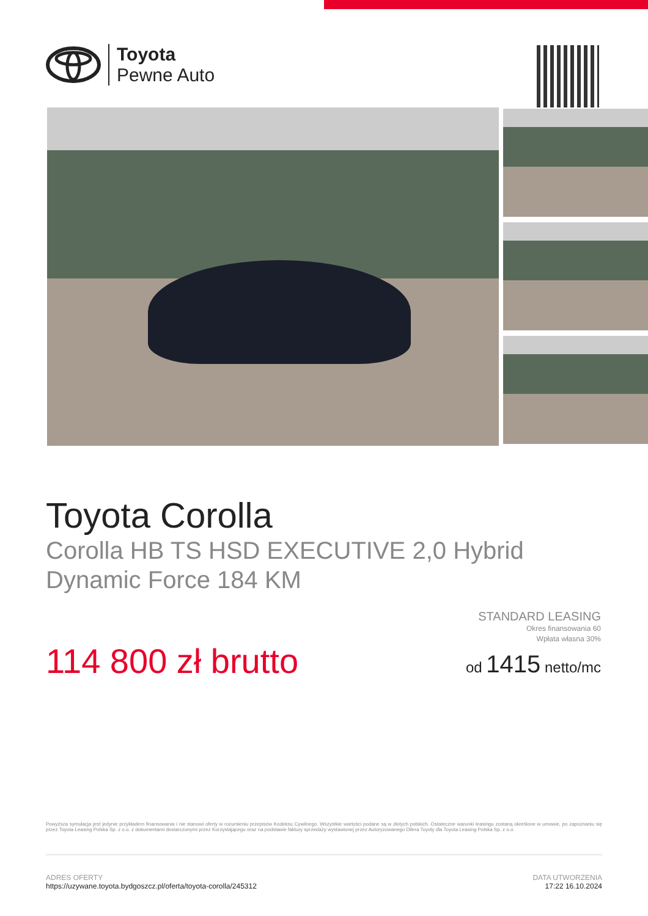Toyota
Pewne Auto
Toyota Corolla
Corolla HB TS HSD EXECUTIVE 2,0 Hybrid
Dynamic Force 184 KM
114 800 zł brutto
STANDARD LEASING
Okres finansowania 60
Wpłata własna 30%
od 1415 netto/mc
Powyższa symulacja jest jedynie przykładem finansowania i nie stanowi oferty w rozumieniu przepisów Kodeksu Cywilnego. Wszystkie wartości podane są w złotych polskich. Ostateczne warunki leasingu zostaną określone w umowie, po zapoznaniu się przez Toyota Leasing Polska Sp. z o.o. z dokumentami dostarczonymi przez Korzystającego oraz na podstawie faktury sprzedaży wystawionej przez Autoryzowanego Dilera Toyoty dla Toyota Leasing Polska Sp. z o.o.
ADRES OFERTY
https://uzywane.toyota.bydgoszcz.pl/oferta/toyota-corolla/245312
DATA UTWORZENIA
17:22 16.10.2024